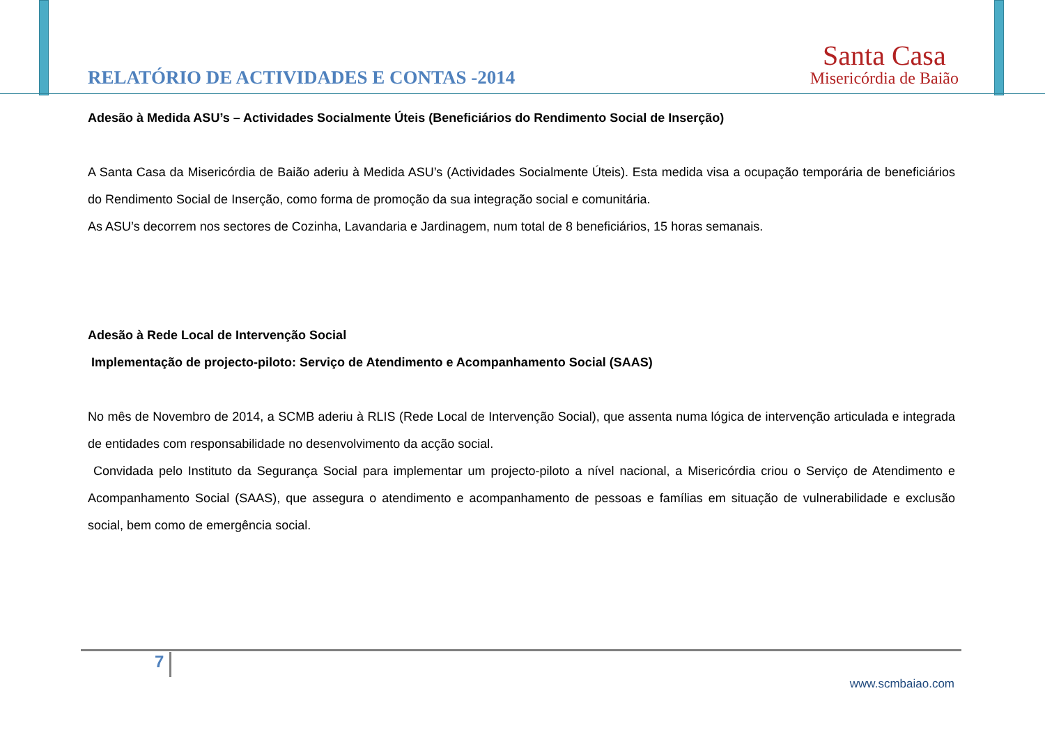RELATÓRIO DE ACTIVIDADES E CONTAS -2014
Santa Casa
Misericórdia de Baião
Adesão à Medida ASU’s – Actividades Socialmente Úteis (Beneficiários do Rendimento Social de Inserção)
A Santa Casa da Misericórdia de Baião aderiu à Medida ASU’s (Actividades Socialmente Úteis). Esta medida visa a ocupação temporária de beneficiários do Rendimento Social de Inserção, como forma de promoção da sua integração social e comunitária.
As ASU’s decorrem nos sectores de Cozinha, Lavandaria e Jardinagem, num total de 8 beneficiários, 15 horas semanais.
Adesão à Rede Local de Intervenção Social
Implementação de projecto-piloto: Serviço de Atendimento e Acompanhamento Social (SAAS)
No mês de Novembro de 2014, a SCMB aderiu à RLIS (Rede Local de Intervenção Social), que assenta numa lógica de intervenção articulada e integrada de entidades com responsabilidade no desenvolvimento da acção social.
Convidada pelo Instituto da Segurança Social para implementar um projecto-piloto a nível nacional, a Misericórdia criou o Serviço de Atendimento e Acompanhamento Social (SAAS), que assegura o atendimento e acompanhamento de pessoas e famílias em situação de vulnerabilidade e exclusão social, bem como de emergência social.
7
www.scmbaiao.com